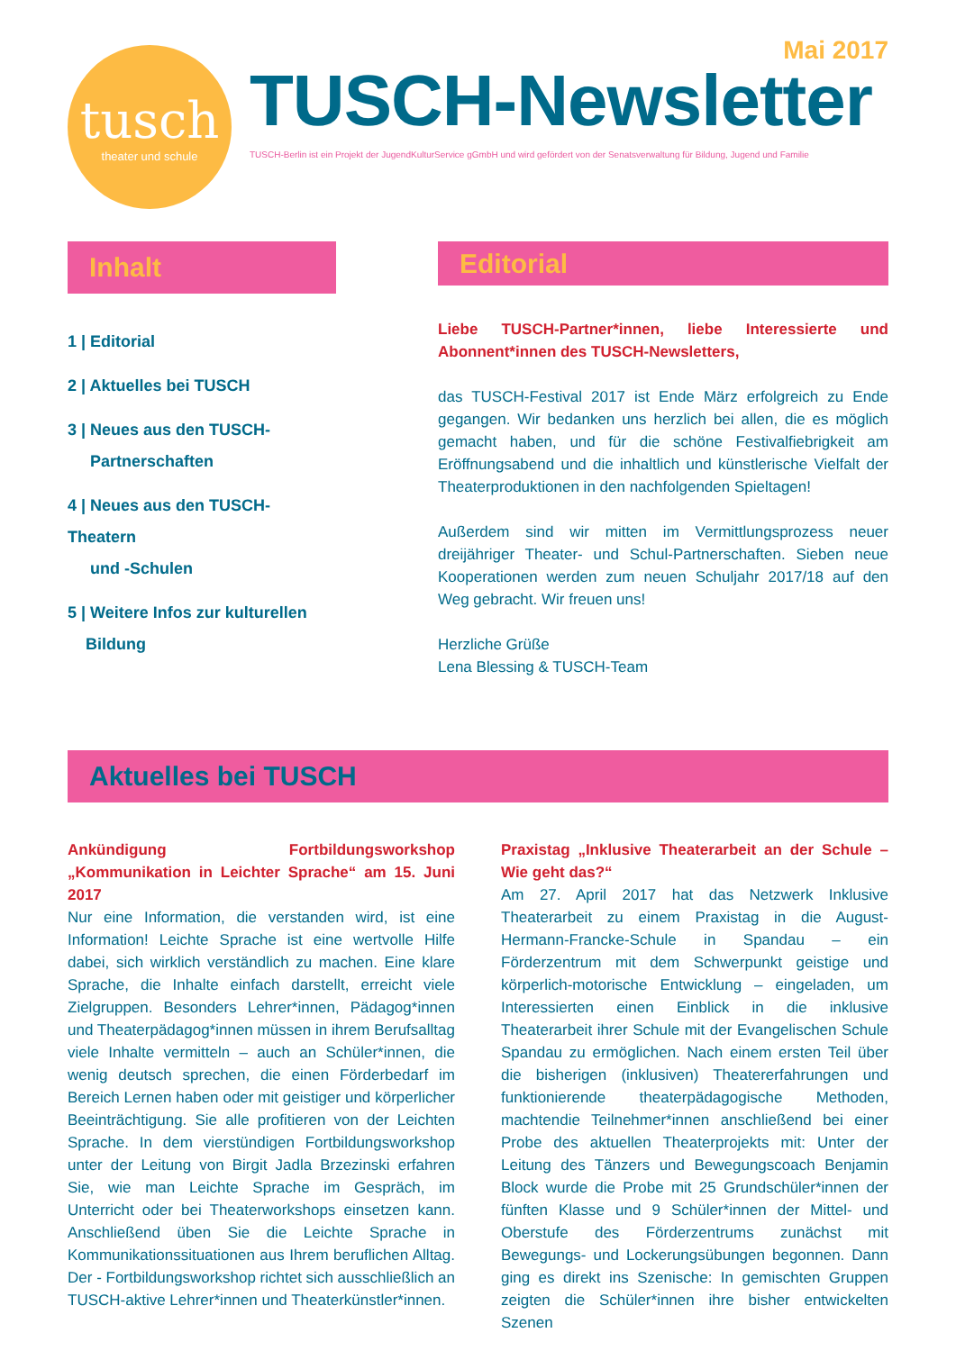tusch
theater und schule
Mai 2017
TUSCH-Newsletter
TUSCH-Berlin ist ein Projekt der JugendKulturService gGmbH und wird gefördert von der Senatsverwaltung für Bildung, Jugend und Familie
Inhalt
1 | Editorial
2 | Aktuelles bei TUSCH
3 | Neues aus den TUSCH-
Partnerschaften
4 | Neues aus den TUSCH-Theatern
und -Schulen
5 | Weitere Infos zur kulturellen
Bildung
Editorial
Liebe TUSCH-Partner*innen, liebe Interessierte und Abonnent*innen des TUSCH-Newsletters,
das TUSCH-Festival 2017 ist Ende März erfolgreich zu Ende gegangen. Wir bedanken uns herzlich bei allen, die es möglich gemacht haben, und für die schöne Festivalfiebrigkeit am Eröffnungsabend und die inhaltlich und künstlerische Vielfalt der Theaterproduktionen in den nachfolgenden Spieltagen!
Außerdem sind wir mitten im Vermittlungsprozess neuer dreijähriger Theater- und Schul-Partnerschaften. Sieben neue Kooperationen werden zum neuen Schuljahr 2017/18 auf den Weg gebracht. Wir freuen uns!
Herzliche Grüße
Lena Blessing & TUSCH-Team
Aktuelles bei TUSCH
Ankündigung Fortbildungsworkshop „Kommunikation in Leichter Sprache“ am 15. Juni 2017
Nur eine Information, die verstanden wird, ist eine Information! Leichte Sprache ist eine wertvolle Hilfe dabei, sich wirklich verständlich zu machen. Eine klare Sprache, die Inhalte einfach darstellt, erreicht viele Zielgruppen. Besonders Lehrer*innen, Pädagog*innen und Theaterpädagog*innen müssen in ihrem Berufsalltag viele Inhalte vermitteln – auch an Schüler*innen, die wenig deutsch sprechen, die einen Förderbedarf im Bereich Lernen haben oder mit geistiger und körperlicher Beeinträchtigung. Sie alle profitieren von der Leichten Sprache. In dem vierstündigen Fortbildungsworkshop unter der Leitung von Birgit Jadla Brzezinski erfahren Sie, wie man Leichte Sprache im Gespräch, im Unterricht oder bei Theaterworkshops einsetzen kann. Anschließend üben Sie die Leichte Sprache in Kommunikationssituationen aus Ihrem beruflichen Alltag. Der - Fortbildungsworkshop richtet sich ausschließlich an TUSCH-aktive Lehrer*innen und Theaterkünstler*innen.
Praxistag „Inklusive Theaterarbeit an der Schule – Wie geht das?“
Am 27. April 2017 hat das Netzwerk Inklusive Theaterarbeit zu einem Praxistag in die August-Hermann-Francke-Schule in Spandau – ein Förderzentrum mit dem Schwerpunkt geistige und körperlich-motorische Entwicklung – eingeladen, um Interessierten einen Einblick in die inklusive Theaterarbeit ihrer Schule mit der Evangelischen Schule Spandau zu ermöglichen. Nach einem ersten Teil über die bisherigen (inklusiven) Theatererfahrungen und funktionierende theaterpädagogische Methoden, machtendie Teilnehmer*innen anschließend bei einer Probe des aktuellen Theaterprojekts mit: Unter der Leitung des Tänzers und Bewegungscoach Benjamin Block wurde die Probe mit 25 Grundschüler*innen der fünften Klasse und 9 Schüler*innen der Mittel- und Oberstufe des Förderzentrums zunächst mit Bewegungs- und Lockerungsübungen begonnen. Dann ging es direkt ins Szenische: In gemischten Gruppen zeigten die Schüler*innen ihre bisher entwickelten Szenen